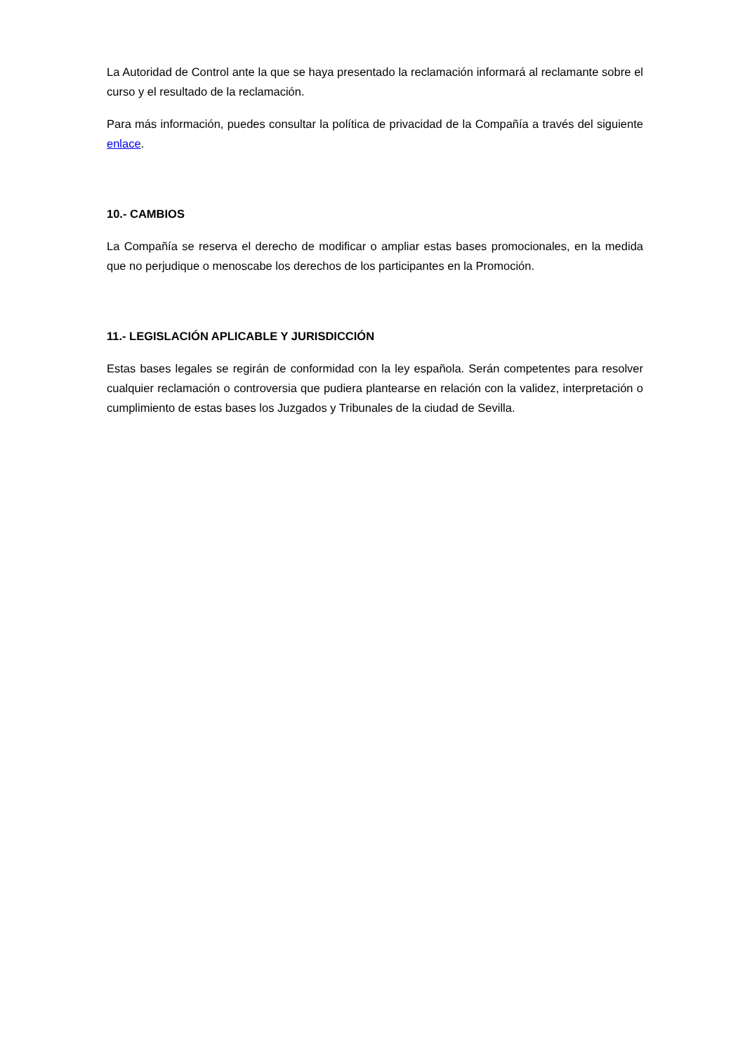La Autoridad de Control ante la que se haya presentado la reclamación informará al reclamante sobre el curso y el resultado de la reclamación.
Para más información, puedes consultar la política de privacidad de la Compañía a través del siguiente enlace.
10.- CAMBIOS
La Compañía se reserva el derecho de modificar o ampliar estas bases promocionales, en la medida que no perjudique o menoscabe los derechos de los participantes en la Promoción.
11.- LEGISLACIÓN APLICABLE Y JURISDICCIÓN
Estas bases legales se regirán de conformidad con la ley española. Serán competentes para resolver cualquier reclamación o controversia que pudiera plantearse en relación con la validez, interpretación o cumplimiento de estas bases los Juzgados y Tribunales de la ciudad de Sevilla.